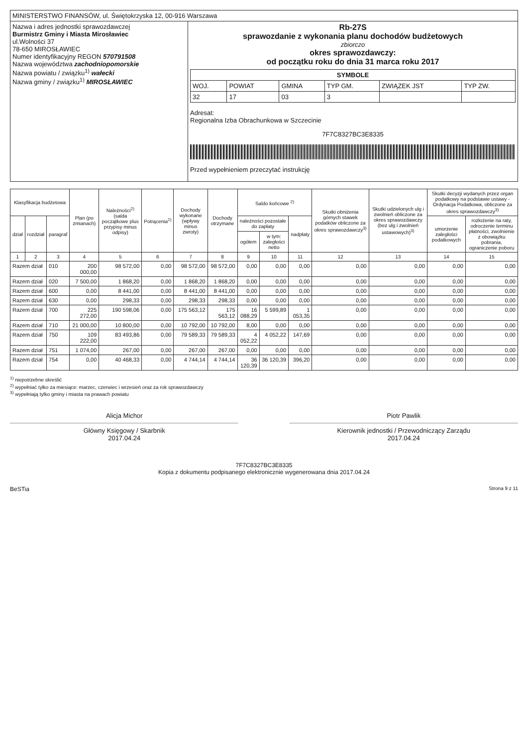| MINISTERSTWO FINANSÓW, ul. Świętokrzyska 12, 00-916 Warszawa | |
| Nazwa i adres jednostki sprawozdawczej Burmistrz Gminy i Miasta Mirosławiec ul.Wolności 37 78-650 MIROSŁAWIEC Numer identyfikacyjny REGON 570791508 Nazwa województwa zachodniopomorskie Nazwa powiatu / związku<sup>1)</sup> wałecki Nazwa gminy / związku<sup>1)</sup> MIROSŁAWIEC | Rb-27S sprawozdanie z wykonania planu dochodów budżetowych zbiorczo okres sprawozdawczy: od początku roku do dnia 31 marca roku 2017 / SYMBOLE / / / / / / / --- / --- / --- / --- / --- / --- / / WOJ. / POWIAT / GMINA / TYP GM. / ZWIĄZEK JST / TYP ZW. / / 32 / 17 / 03 / 3 / / / Adresat: Regionalna Izba Obrachunkowa w Szczecinie 7F7C8327BC3E8335 Przed wypełnieniem przeczytać instrukcję |
| Klasyfikacja budżetowa | | | Plan (po zmianach) | Należności<sup>2)</sup> (salda początkowe plus przypisy minus odpisy) | Potrącenia<sup>2)</sup> | Dochody wykonane (wpływy minus zwroty) | Dochody otrzymane | Saldo końcowe <sup>2)</sup> | | | Skutki obniżenia górnych stawek podatków obliczone za okres sprawozdawczy<sup>3)</sup> | Skutki udzielonych ulg i zwolnień obliczone za okres sprawozdawczy (bez ulg i zwolnień ustawowych)<sup>3)</sup> | Skutki decyzji wydanych przez organ podatkowy na podstawie ustawy - Ordynacja Podatkowa, obliczone za okres sprawozdawczy<sup>3)</sup> | |
| --- | --- | --- | --- | --- | --- | --- | --- | --- | --- | --- | --- | --- | --- | --- |
| dział | rozdział | paragraf | | | | | | należności pozostałe do zapłaty | | nadpłaty | | | umorzenie zaległości podatkowych | rozłożenie na raty, odroczenie terminu płatności, zwolnienie z obowiązku pobrania, ograniczenie poboru |
| | | | | | | | | ogółem | w tym: zaległości netto | | | | | |
| 1 | 2 | 3 | 4 | 5 | 6 | 7 | 8 | 9 | 10 | 11 | 12 | 13 | 14 | 15 |
| Razem dział | | 010 | 200 000,00 | 98 572,00 | 0,00 | 98 572,00 | 98 572,00 | 0,00 | 0,00 | 0,00 | 0,00 | 0,00 | 0,00 | 0,00 |
| Razem dział | | 020 | 7 500,00 | 1 868,20 | 0,00 | 1 868,20 | 1 868,20 | 0,00 | 0,00 | 0,00 | 0,00 | 0,00 | 0,00 | 0,00 |
| Razem dział | | 600 | 0,00 | 8 441,00 | 0,00 | 8 441,00 | 8 441,00 | 0,00 | 0,00 | 0,00 | 0,00 | 0,00 | 0,00 | 0,00 |
| Razem dział | | 630 | 0,00 | 298,33 | 0,00 | 298,33 | 298,33 | 0,00 | 0,00 | 0,00 | 0,00 | 0,00 | 0,00 | 0,00 |
| Razem dział | | 700 | 225 272,00 | 190 598,06 | 0,00 | 175 563,12 | 175 563,12 | 16 088,29 | 5 599,89 | 1 053,35 | 0,00 | 0,00 | 0,00 | 0,00 |
| Razem dział | | 710 | 21 000,00 | 10 800,00 | 0,00 | 10 792,00 | 10 792,00 | 8,00 | 0,00 | 0,00 | 0,00 | 0,00 | 0,00 | 0,00 |
| Razem dział | | 750 | 109 222,00 | 83 493,86 | 0,00 | 79 589,33 | 79 589,33 | 4 052,22 | 4 052,22 | 147,69 | 0,00 | 0,00 | 0,00 | 0,00 |
| Razem dział | | 751 | 1 074,00 | 267,00 | 0,00 | 267,00 | 267,00 | 0,00 | 0,00 | 0,00 | 0,00 | 0,00 | 0,00 | 0,00 |
| Razem dział | | 754 | 0,00 | 40 468,33 | 0,00 | 4 744,14 | 4 744,14 | 36 120,39 | 36 120,39 | 396,20 | 0,00 | 0,00 | 0,00 | 0,00 |
<sup>1)</sup> niepotrzebne skreślić
<sup>2)</sup> wypełniać tylko za miesiące: marzec, czerwiec i wrzesień oraz za rok sprawozdawczy
<sup>3)</sup> wypełniają tylko gminy i miasta na prawach powiatu
Alicja Michor
Główny Księgowy / Skarbnik
2017.04.24
Piotr Pawlik
Kierownik jednostki / Przewodniczący Zarządu
2017.04.24
7F7C8327BC3E8335
Kopia z dokumentu podpisanego elektronicznie wygenerowana dnia 2017.04.24
BeSTia Strona 9 z 11